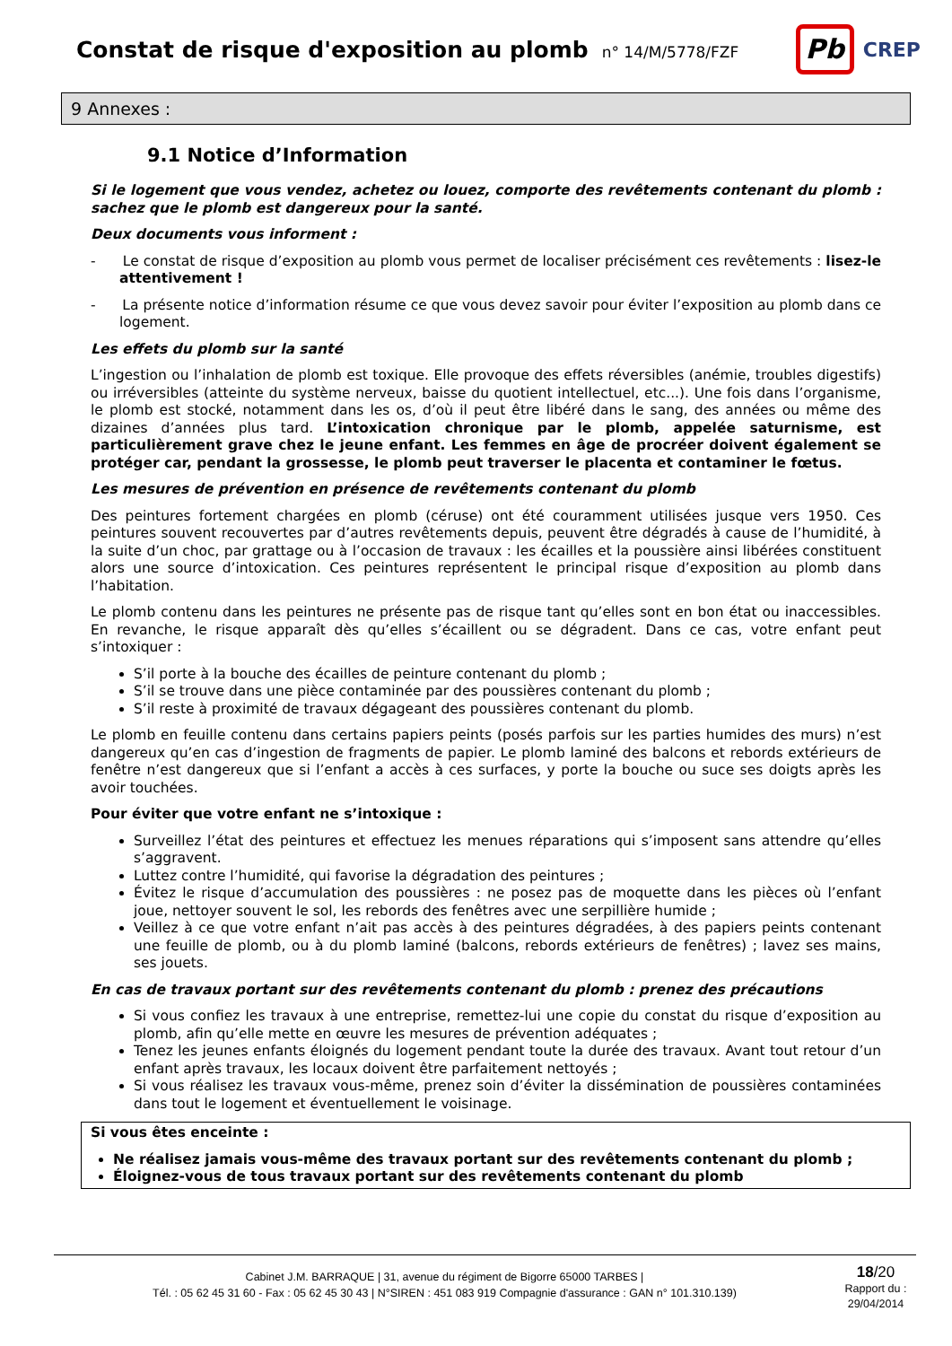Constat de risque d'exposition au plomb
n° 14/M/5778/FZF
Pb
CREP
9 Annexes :
9.1 Notice d’Information
Si le logement que vous vendez, achetez ou louez, comporte des revêtements contenant du plomb : sachez que le plomb est dangereux pour la santé.
Deux documents vous informent :
- Le constat de risque d’exposition au plomb vous permet de localiser précisément ces revêtements : lisez-le attentivement !
- La présente notice d’information résume ce que vous devez savoir pour éviter l’exposition au plomb dans ce logement.
Les effets du plomb sur la santé
L’ingestion ou l’inhalation de plomb est toxique. Elle provoque des effets réversibles (anémie, troubles digestifs) ou irréversibles (atteinte du système nerveux, baisse du quotient intellectuel, etc...). Une fois dans l’organisme, le plomb est stocké, notamment dans les os, d’où il peut être libéré dans le sang, des années ou même des dizaines d’années plus tard. L’intoxication chronique par le plomb, appelée saturnisme, est particulièrement grave chez le jeune enfant. Les femmes en âge de procréer doivent également se protéger car, pendant la grossesse, le plomb peut traverser le placenta et contaminer le fœtus.
Les mesures de prévention en présence de revêtements contenant du plomb
Des peintures fortement chargées en plomb (céruse) ont été couramment utilisées jusque vers 1950. Ces peintures souvent recouvertes par d’autres revêtements depuis, peuvent être dégradés à cause de l’humidité, à la suite d’un choc, par grattage ou à l’occasion de travaux : les écailles et la poussière ainsi libérées constituent alors une source d’intoxication. Ces peintures représentent le principal risque d’exposition au plomb dans l’habitation.
Le plomb contenu dans les peintures ne présente pas de risque tant qu’elles sont en bon état ou inaccessibles. En revanche, le risque apparaît dès qu’elles s’écaillent ou se dégradent. Dans ce cas, votre enfant peut s’intoxiquer :
S’il porte à la bouche des écailles de peinture contenant du plomb ;
S’il se trouve dans une pièce contaminée par des poussières contenant du plomb ;
S’il reste à proximité de travaux dégageant des poussières contenant du plomb.
Le plomb en feuille contenu dans certains papiers peints (posés parfois sur les parties humides des murs) n’est dangereux qu’en cas d’ingestion de fragments de papier. Le plomb laminé des balcons et rebords extérieurs de fenêtre n’est dangereux que si l’enfant a accès à ces surfaces, y porte la bouche ou suce ses doigts après les avoir touchées.
Pour éviter que votre enfant ne s’intoxique :
Surveillez l’état des peintures et effectuez les menues réparations qui s’imposent sans attendre qu’elles s’aggravent.
Luttez contre l’humidité, qui favorise la dégradation des peintures ;
Évitez le risque d’accumulation des poussières : ne posez pas de moquette dans les pièces où l’enfant joue, nettoyer souvent le sol, les rebords des fenêtres avec une serpillière humide ;
Veillez à ce que votre enfant n’ait pas accès à des peintures dégradées, à des papiers peints contenant une feuille de plomb, ou à du plomb laminé (balcons, rebords extérieurs de fenêtres) ; lavez ses mains, ses jouets.
En cas de travaux portant sur des revêtements contenant du plomb : prenez des précautions
Si vous confiez les travaux à une entreprise, remettez-lui une copie du constat du risque d’exposition au plomb, afin qu’elle mette en œuvre les mesures de prévention adéquates ;
Tenez les jeunes enfants éloignés du logement pendant toute la durée des travaux. Avant tout retour d’un enfant après travaux, les locaux doivent être parfaitement nettoyés ;
Si vous réalisez les travaux vous-même, prenez soin d’éviter la dissémination de poussières contaminées dans tout le logement et éventuellement le voisinage.
Si vous êtes enceinte :
Ne réalisez jamais vous-même des travaux portant sur des revêtements contenant du plomb ;
Éloignez-vous de tous travaux portant sur des revêtements contenant du plomb
Cabinet J.M. BARRAQUE | 31, avenue du régiment de Bigorre 65000 TARBES |
Tél. : 05 62 45 31 60 - Fax : 05 62 45 30 43 | N°SIREN : 451 083 919 Compagnie d'assurance : GAN n° 101.310.139)
18/20
Rapport du :
29/04/2014